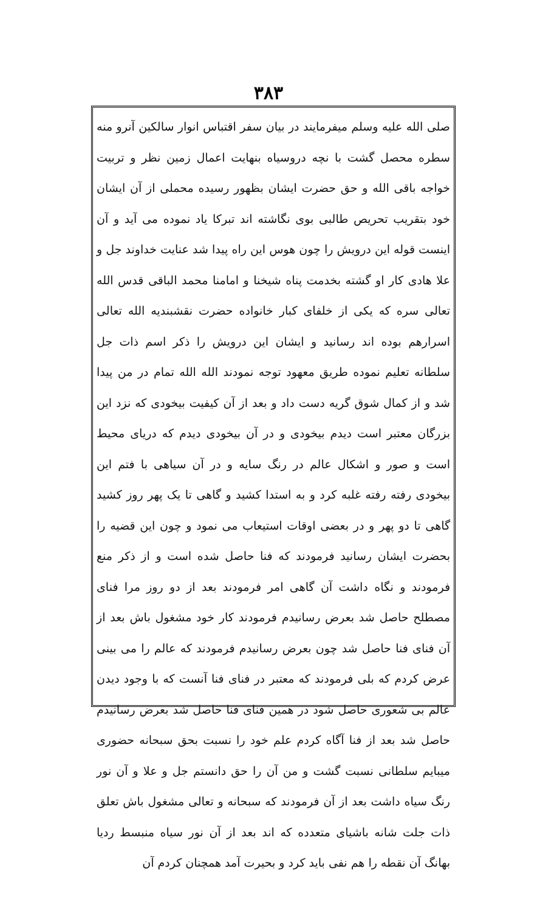۳۸۳
صلی الله علیه وسلم میفرمایند در بیان سفر اقتباس انوار سالکین آنرو منه سطره محصل گشت با نچه دروسیاه بنهایت اعمال زمین نظر و تربیت خواجه باقی الله و حق حضرت ایشان بظهور رسیده محملی از آن ایشان خود بتقریب تحریص طالبی بوی نگاشته اند تبرکا یاد نموده می آید و آن اینست قوله این درویش را چون هوس این راه پیدا شد عنایت خداوند جل و علا هادی کار او گشته بخدمت پناه شیخنا و امامنا محمد الباقی قدس الله تعالی سره که یکی از خلفای کبار خانواده حضرت نقشبندیه الله تعالی اسرارهم بوده اند رسانید و ایشان این درویش را ذکر اسم ذات جل سلطانه تعلیم نموده طریق معهود توجه نمودند الله الله تمام در من پیدا شد و از کمال شوق گریه دست داد و بعد از آن کیفیت بیخودی که نزد این بزرگان معتبر است دیدم بیخودی و در آن بیخودی دیدم که دریای محیط است و صور و اشکال عالم در رنگ سایه و در آن سیاهی با فتم این بیخودی رفته رفته غلبه کرد و به استدا کشید و گاهی تا یک پهر روز کشید گاهی تا دو پهر و در بعضی اوقات استیعاب می نمود و چون این قضیه را بحضرت ایشان رسانید فرمودند که فنا حاصل شده است و از ذکر منع فرمودند و نگاه داشت آن گاهی امر فرمودند بعد از دو روز مرا فنای مصطلح حاصل شد بعرض رسانیدم فرمودند کار خود مشغول باش بعد از آن فنای فنا حاصل شد چون بعرض رسانیدم فرمودند که عالم را می بینی عرض کردم که بلی فرمودند که معتبر در فنای فنا آنست که با وجود دیدن عالم بی شعوری حاصل شود در همین فنای فنا حاصل شد بعرض رسانیدم حاصل شد بعد از فنا آگاه کردم علم خود را نسبت بحق سبحانه حضوری میبایم سلطانی نسبت گشت و من آن را حق دانستم جل و علا و آن نور رنگ سیاه داشت بعد از آن فرمودند که سبحانه و تعالی مشغول باش تعلق ذات جلت شانه باشیای متعدده که اند بعد از آن نور سیاه منبسط ردیا بهانگ آن نقطه را هم نفی باید کرد و بحیرت آمد همچنان کردم آن